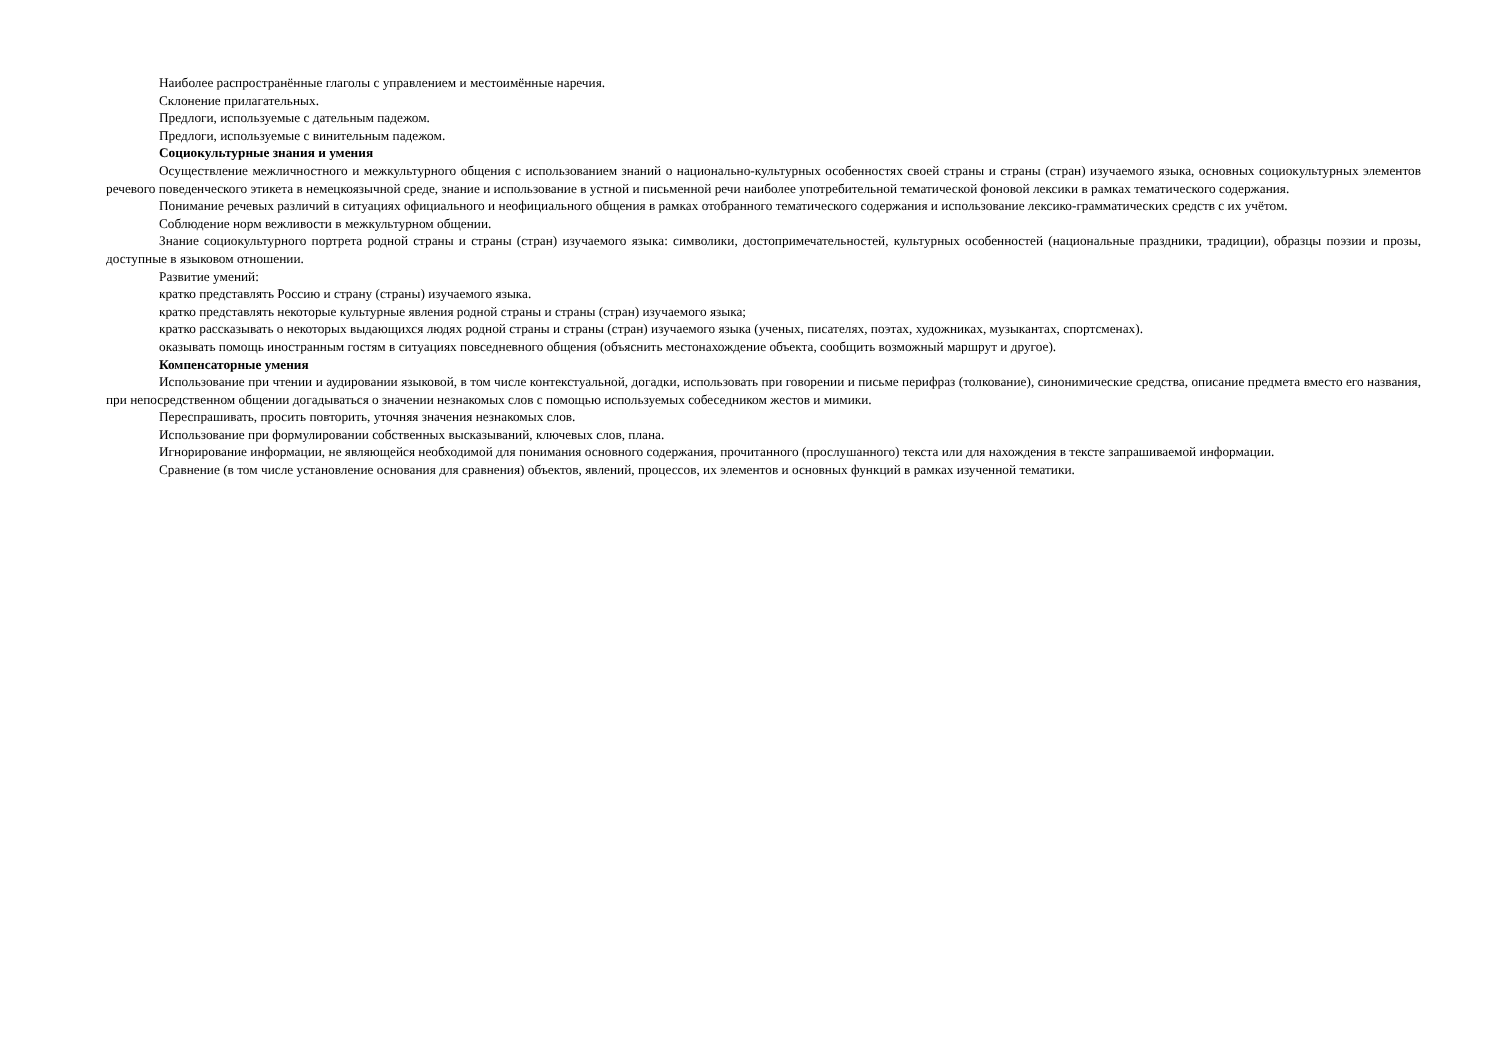Наиболее распространённые глаголы с управлением и местоимённые наречия.
Склонение прилагательных.
Предлоги, используемые с дательным падежом.
Предлоги, используемые с винительным падежом.
Социокультурные знания и умения
Осуществление межличностного и межкультурного общения с использованием знаний о национально-культурных особенностях своей страны и страны (стран) изучаемого языка, основных социокультурных элементов речевого поведенческого этикета в немецкоязычной среде, знание и использование в устной и письменной речи наиболее употребительной тематической фоновой лексики в рамках тематического содержания.
Понимание речевых различий в ситуациях официального и неофициального общения в рамках отобранного тематического содержания и использование лексико-грамматических средств с их учётом.
Соблюдение норм вежливости в межкультурном общении.
Знание социокультурного портрета родной страны и страны (стран) изучаемого языка: символики, достопримечательностей, культурных особенностей (национальные праздники, традиции), образцы поэзии и прозы, доступные в языковом отношении.
Развитие умений:
кратко представлять Россию и страну (страны) изучаемого языка.
кратко представлять некоторые культурные явления родной страны и страны (стран) изучаемого языка;
кратко рассказывать о некоторых выдающихся людях родной страны и страны (стран) изучаемого языка (ученых, писателях, поэтах, художниках, музыкантах, спортсменах).
оказывать помощь иностранным гостям в ситуациях повседневного общения (объяснить местонахождение объекта, сообщить возможный маршрут и другое).
Компенсаторные умения
Использование при чтении и аудировании языковой, в том числе контекстуальной, догадки, использовать при говорении и письме перифраз (толкование), синонимические средства, описание предмета вместо его названия, при непосредственном общении догадываться о значении незнакомых слов с помощью используемых собеседником жестов и мимики.
Переспрашивать, просить повторить, уточняя значения незнакомых слов.
Использование при формулировании собственных высказываний, ключевых слов, плана.
Игнорирование информации, не являющейся необходимой для понимания основного содержания, прочитанного (прослушанного) текста или для нахождения в тексте запрашиваемой информации.
Сравнение (в том числе установление основания для сравнения) объектов, явлений, процессов, их элементов и основных функций в рамках изученной тематики.